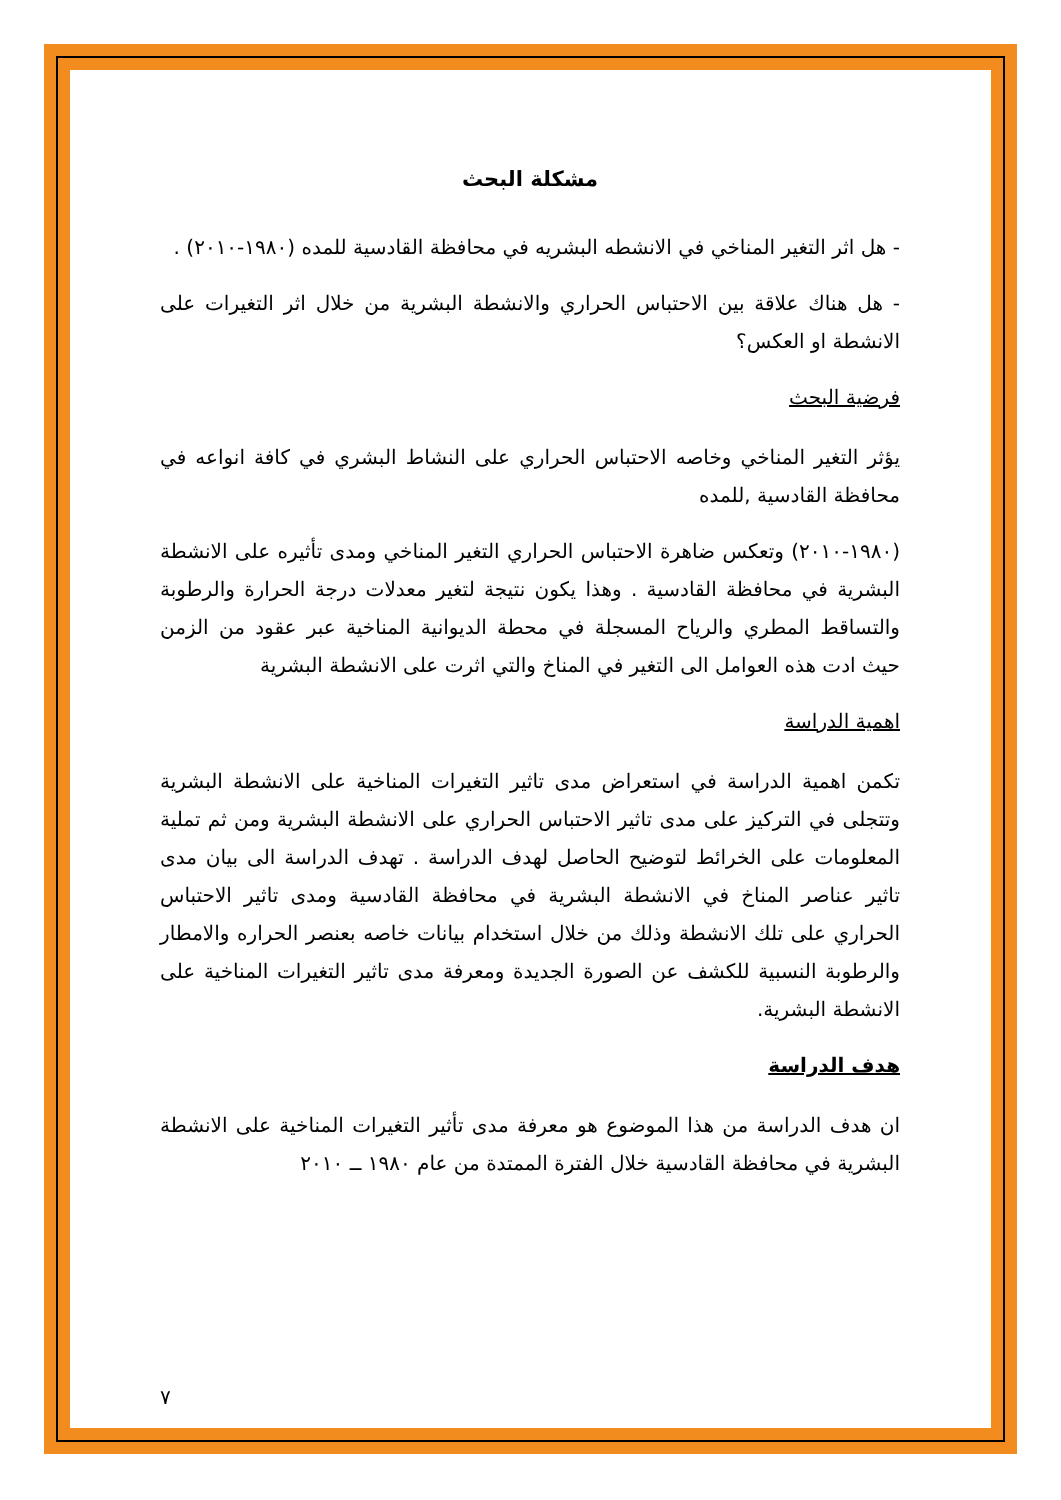مشكلة البحث
- هل اثر التغير المناخي في الانشطه البشريه في محافظة القادسية للمده (١٩٨٠-٢٠١٠) .
- هل هناك علاقة بين الاحتباس الحراري والانشطة البشرية من خلال اثر التغيرات على الانشطة او العكس؟
فرضية البحث
يؤثر التغير المناخي وخاصه الاحتباس الحراري على النشاط البشري في كافة انواعه في محافظة القادسية ,للمده
(١٩٨٠-٢٠١٠) وتعكس ضاهرة الاحتباس الحراري التغير المناخي ومدى تأثيره على الانشطة البشرية في محافظة القادسية . وهذا يكون نتيجة لتغير معدلات درجة الحرارة والرطوبة والتساقط المطري والرياح المسجلة في محطة الديوانية المناخية عبر عقود من الزمن حيث ادت هذه العوامل الى التغير في المناخ والتي اثرت على الانشطة البشرية
اهمية الدراسة
تكمن اهمية الدراسة في استعراض مدى تاثير التغيرات المناخية على الانشطة البشرية وتتجلى في التركيز على مدى تاثير الاحتباس الحراري على الانشطة البشرية ومن ثم تملية المعلومات على الخرائط لتوضيح الحاصل لهدف الدراسة . تهدف الدراسة الى بيان مدى تاثير عناصر المناخ في الانشطة البشرية في محافظة القادسية ومدى تاثير الاحتباس الحراري على تلك الانشطة وذلك من خلال استخدام بيانات خاصه بعنصر الحراره والامطار والرطوبة النسبية للكشف عن الصورة الجديدة ومعرفة مدى تاثير التغيرات المناخية على الانشطة البشرية.
هدف الدراسة
ان هدف الدراسة من هذا الموضوع هو معرفة مدى تأثير التغيرات المناخية على الانشطة البشرية في محافظة القادسية خلال الفترة الممتدة من عام ١٩٨٠ ــ ٢٠١٠
٧